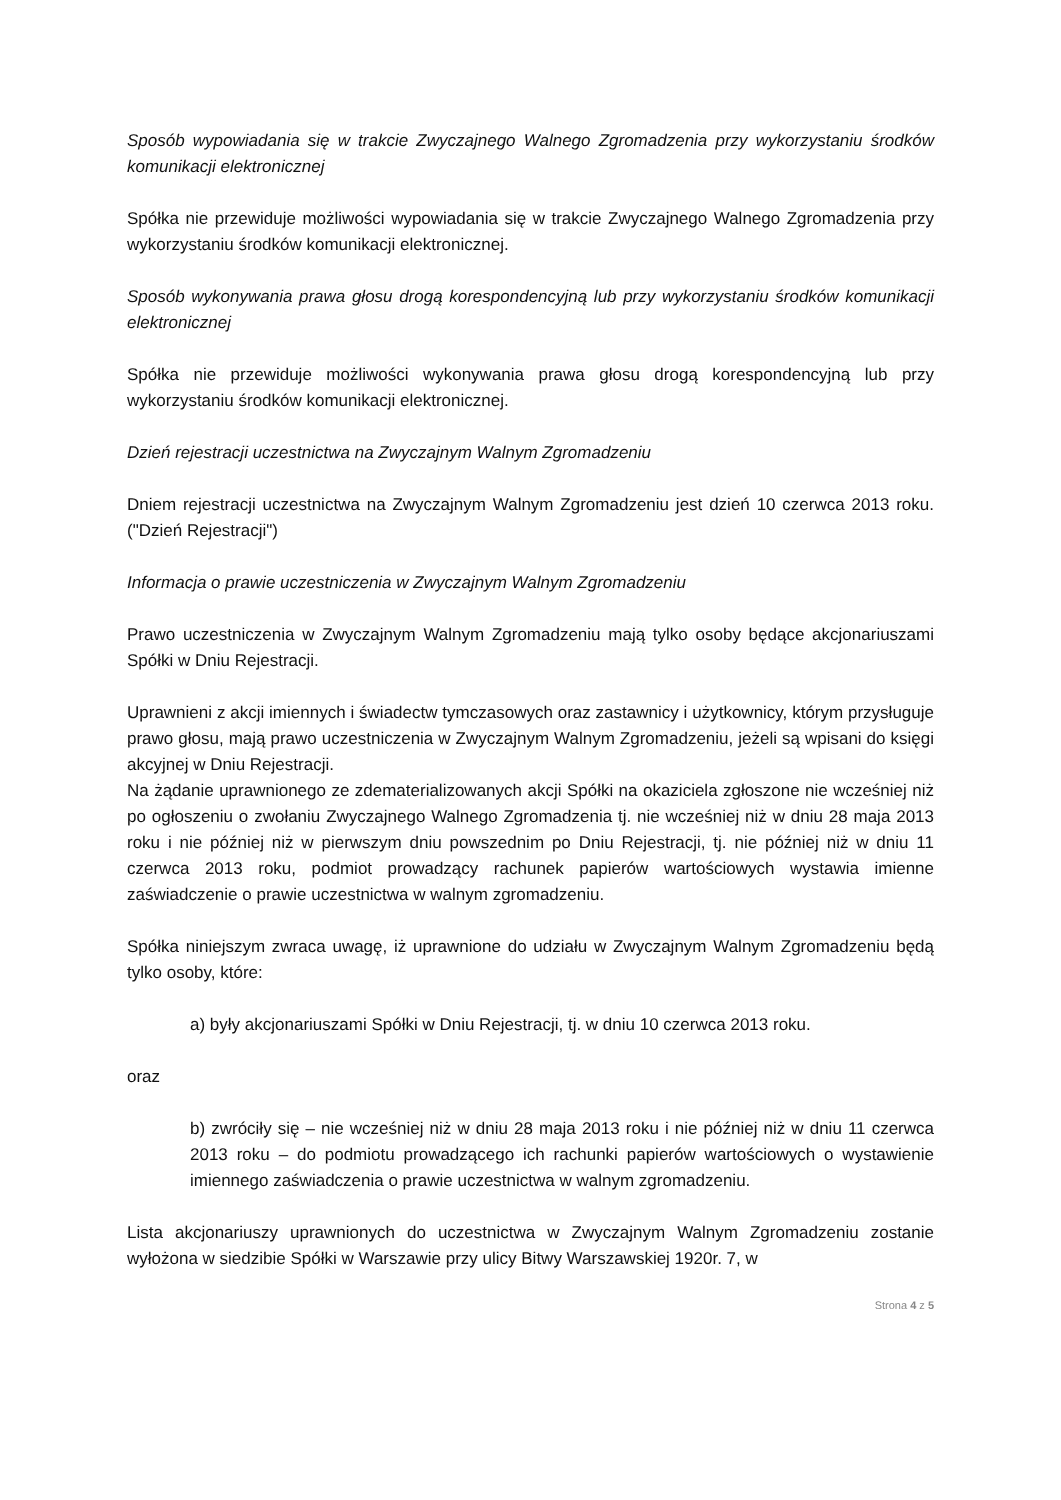Sposób wypowiadania się w trakcie Zwyczajnego Walnego Zgromadzenia przy wykorzystaniu środków komunikacji elektronicznej
Spółka nie przewiduje możliwości wypowiadania się w trakcie Zwyczajnego Walnego Zgromadzenia przy wykorzystaniu środków komunikacji elektronicznej.
Sposób wykonywania prawa głosu drogą korespondencyjną lub przy wykorzystaniu środków komunikacji elektronicznej
Spółka nie przewiduje możliwości wykonywania prawa głosu drogą korespondencyjną lub przy wykorzystaniu środków komunikacji elektronicznej.
Dzień rejestracji uczestnictwa na Zwyczajnym Walnym Zgromadzeniu
Dniem rejestracji uczestnictwa na Zwyczajnym Walnym Zgromadzeniu jest dzień 10 czerwca 2013 roku. ("Dzień Rejestracji")
Informacja o prawie uczestniczenia w Zwyczajnym Walnym Zgromadzeniu
Prawo uczestniczenia w Zwyczajnym Walnym Zgromadzeniu mają tylko osoby będące akcjonariuszami Spółki w Dniu Rejestracji.
Uprawnieni z akcji imiennych i świadectw tymczasowych oraz zastawnicy i użytkownicy, którym przysługuje prawo głosu, mają prawo uczestniczenia w Zwyczajnym Walnym Zgromadzeniu, jeżeli są wpisani do księgi akcyjnej w Dniu Rejestracji.
Na żądanie uprawnionego ze zdematerializowanych akcji Spółki na okaziciela zgłoszone nie wcześniej niż po ogłoszeniu o zwołaniu Zwyczajnego Walnego Zgromadzenia tj. nie wcześniej niż w dniu 28 maja 2013 roku i nie później niż w pierwszym dniu powszednim po Dniu Rejestracji, tj. nie później niż w dniu 11 czerwca 2013 roku, podmiot prowadzący rachunek papierów wartościowych wystawia imienne zaświadczenie o prawie uczestnictwa w walnym zgromadzeniu.
Spółka niniejszym zwraca uwagę, iż uprawnione do udziału w Zwyczajnym Walnym Zgromadzeniu będą tylko osoby, które:
a) były akcjonariuszami Spółki w Dniu Rejestracji, tj. w dniu 10 czerwca 2013 roku.
oraz
b) zwróciły się – nie wcześniej niż w dniu 28 maja 2013 roku i nie później niż w dniu 11 czerwca 2013 roku – do podmiotu prowadzącego ich rachunki papierów wartościowych o wystawienie imiennego zaświadczenia o prawie uczestnictwa w walnym zgromadzeniu.
Lista akcjonariuszy uprawnionych do uczestnictwa w Zwyczajnym Walnym Zgromadzeniu zostanie wyłożona w siedzibie Spółki w Warszawie przy ulicy Bitwy Warszawskiej 1920r. 7, w
Strona 4 z 5